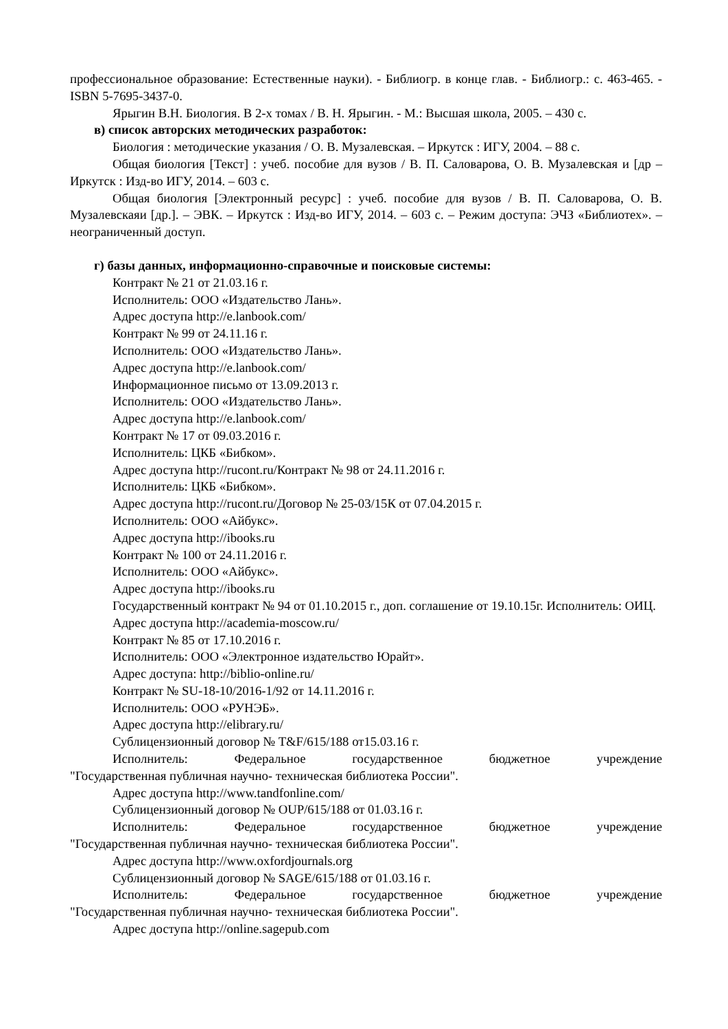профессиональное образование: Естественные науки). - Библиогр. в конце глав. - Библиогр.: с. 463-465. - ISBN 5-7695-3437-0.
Ярыгин В.Н. Биология. В 2-х томах / В. Н. Ярыгин. - М.: Высшая школа, 2005. – 430 с.
в) список авторских методических разработок:
Биология : методические указания / О. В. Музалевская. – Иркутск : ИГУ, 2004. – 88 с.
Общая биология [Текст] : учеб. пособие для вузов / В. П. Саловарова, О. В. Музалевская и [др – Иркутск : Изд-во ИГУ, 2014. – 603 с.
Общая биология [Электронный ресурс] : учеб. пособие для вузов / В. П. Саловарова, О. В. Музалевскаяи [др.]. – ЭВК. – Иркутск : Изд-во ИГУ, 2014. – 603 с. – Режим доступа: ЭЧЗ «Библиотех». – неограниченный доступ.
г) базы данных, информационно-справочные и поисковые системы:
Контракт № 21 от 21.03.16 г.
Исполнитель: ООО «Издательство Лань».
Адрес доступа http://e.lanbook.com/
Контракт № 99 от 24.11.16 г.
Исполнитель: ООО «Издательство Лань».
Адрес доступа http://e.lanbook.com/
Информационное письмо от 13.09.2013 г.
Исполнитель: ООО «Издательство Лань».
Адрес доступа http://e.lanbook.com/
Контракт № 17 от 09.03.2016 г.
Исполнитель: ЦКБ «Бибком».
Адрес доступа http://rucont.ru/Контракт № 98 от 24.11.2016 г.
Исполнитель: ЦКБ «Бибком».
Адрес доступа http://rucont.ru/Договор № 25-03/15К от 07.04.2015 г.
Исполнитель: ООО «Айбукс».
Адрес доступа http://ibooks.ru
Контракт № 100 от 24.11.2016 г.
Исполнитель: ООО «Айбукс».
Адрес доступа http://ibooks.ru
Государственный контракт № 94 от 01.10.2015 г., доп. соглашение от 19.10.15г. Исполнитель: ОИЦ.
Адрес доступа http://academia-moscow.ru/
Контракт № 85 от 17.10.2016 г.
Исполнитель: ООО «Электронное издательство Юрайт».
Адрес доступа: http://biblio-online.ru/
Контракт № SU-18-10/2016-1/92 от 14.11.2016 г.
Исполнитель: ООО «РУНЭБ».
Адрес доступа http://elibrary.ru/
Сублицензионный договор № T&F/615/188 от15.03.16 г.
Исполнитель: Федеральное государственное бюджетное учреждение
"Государственная публичная научно- техническая библиотека России".
Адрес доступа http://www.tandfonline.com/
Сублицензионный договор № OUP/615/188 от 01.03.16 г.
Исполнитель: Федеральное государственное бюджетное учреждение
"Государственная публичная научно- техническая библиотека России".
Адрес доступа http://www.oxfordjournals.org
Сублицензионный договор № SAGE/615/188 от 01.03.16 г.
Исполнитель: Федеральное государственное бюджетное учреждение
"Государственная публичная научно- техническая библиотека России".
Адрес доступа http://online.sagepub.com